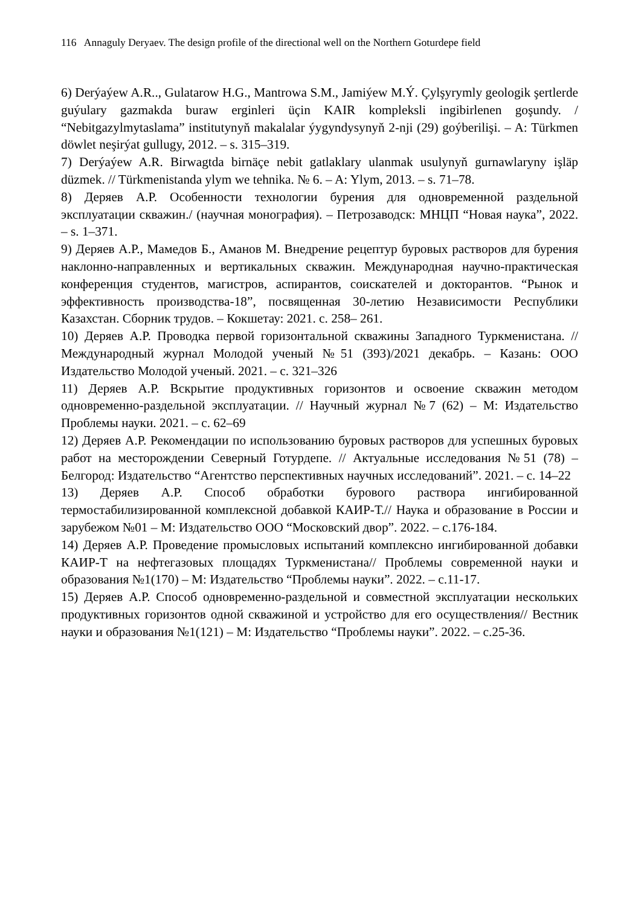116 Annaguly Deryaev. The design profile of the directional well on the Northern Goturdepe field
6) Derýaýew A.R.., Gulatarow H.G., Mantrowa S.M., Jamiýew M.Ý. Çylşyrymly geologik şertlerde guýulary gazmakda buraw erginleri üçin KAIR kompleksli ingibirlenen goşundy. / “Nebitgazylmytaslama” institutynyň makalalar ýygyndysynyň 2-nji (29) goýberilişi. – A: Türkmen döwlet neşirýat gullugy, 2012. – s. 315–319.
7) Derýaýew A.R. Birwagtda birnäçe nebit gatlaklary ulanmak usulynyň gurnawlaryny işläp düzmek. // Türkmenistanda ylym we tehnika. № 6. – A: Ylym, 2013. – s. 71–78.
8) Деряев А.Р. Особенности технологии бурения для одновременной раздельной эксплуатации скважин./ (научная монография). – Петрозаводск: МНЦП “Новая наука”, 2022. – s. 1–371.
9) Деряев А.Р., Мамедов Б., Аманов М. Внедрение рецептур буровых растворов для бурения наклонно-направленных и вертикальных скважин. Международная научно-практическая конференция студентов, магистров, аспирантов, соискателей и докторантов. “Рынок и эффективность производства-18”, посвященная 30-летию Независимости Республики Казахстан. Сборник трудов. – Кокшетау: 2021. с. 258– 261.
10) Деряев А.Р. Проводка первой горизонтальной скважины Западного Туркменистана. // Международный журнал Молодой ученый №51 (393)/2021 декабрь. – Казань: ООО Издательство Молодой ученый. 2021. – с. 321–326
11) Деряев А.Р. Вскрытие продуктивных горизонтов и освоение скважин методом одновременно-раздельной эксплуатации. // Научный журнал №7 (62) – М: Издательство Проблемы науки. 2021. – с. 62–69
12) Деряев А.Р. Рекомендации по использованию буровых растворов для успешных буровых работ на месторождении Северный Готурдепе. // Актуальные исследования №51 (78) – Белгород: Издательство “Агентство перспективных научных исследований”. 2021. – с. 14–22
13) Деряев А.Р. Способ обработки бурового раствора ингибированной термостабилизированной комплексной добавкой КАИР-Т.// Наука и образование в России и зарубежом №01 – М: Издательство ООО “Московский двор”. 2022. – с.176-184.
14) Деряев А.Р. Проведение промысловых испытаний комплексно ингибированной добавки КАИР-Т на нефтегазовых площадях Туркменистана// Проблемы современной науки и образования №1(170) – М: Издательство “Проблемы науки”. 2022. – с.11-17.
15) Деряев А.Р. Способ одновременно-раздельной и совместной эксплуатации нескольких продуктивных горизонтов одной скважиной и устройство для его осуществления// Вестник науки и образования №1(121) – М: Издательство “Проблемы науки”. 2022. – с.25-36.